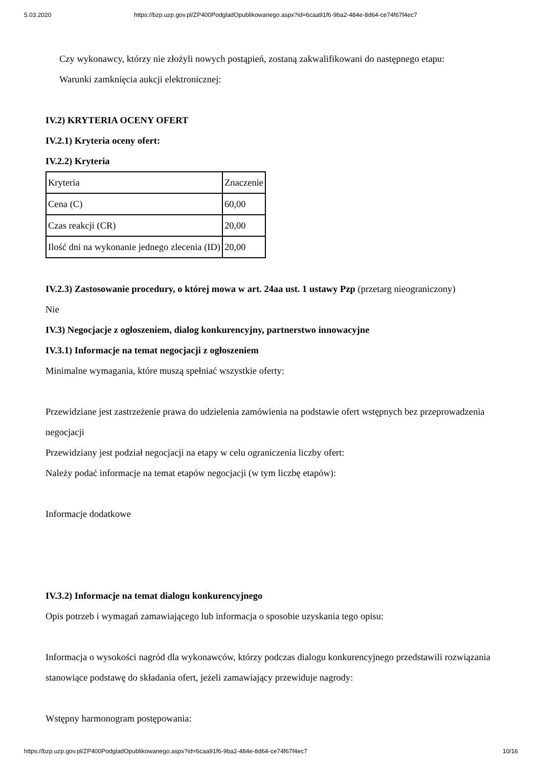5.03.2020 https://bzp.uzp.gov.pl/ZP400PodgladOpublikowanego.aspx?id=6caa91f6-9ba2-484e-8d64-ce74f67f4ec7
Czy wykonawcy, którzy nie złożyli nowych postąpień, zostaną zakwalifikowani do następnego etapu:
Warunki zamknięcia aukcji elektronicznej:
IV.2) KRYTERIA OCENY OFERT
IV.2.1) Kryteria oceny ofert:
IV.2.2) Kryteria
| Kryteria | Znaczenie |
| Cena (C) | 60,00 |
| Czas reakcji (CR) | 20,00 |
| Ilość dni na wykonanie jednego zlecenia (ID) | 20,00 |
IV.2.3) Zastosowanie procedury, o której mowa w art. 24aa ust. 1 ustawy Pzp (przetarg nieograniczony)
Nie
IV.3) Negocjacje z ogłoszeniem, dialog konkurencyjny, partnerstwo innowacyjne
IV.3.1) Informacje na temat negocjacji z ogłoszeniem
Minimalne wymagania, które muszą spełniać wszystkie oferty:
Przewidziane jest zastrzeżenie prawa do udzielenia zamówienia na podstawie ofert wstępnych bez przeprowadzenia negocjacji
Przewidziany jest podział negocjacji na etapy w celu ograniczenia liczby ofert:
Należy podać informacje na temat etapów negocjacji (w tym liczbę etapów):
Informacje dodatkowe
IV.3.2) Informacje na temat dialogu konkurencyjnego
Opis potrzeb i wymagań zamawiającego lub informacja o sposobie uzyskania tego opisu:
Informacja o wysokości nagród dla wykonawców, którzy podczas dialogu konkurencyjnego przedstawili rozwiązania stanowiące podstawę do składania ofert, jeżeli zamawiający przewiduje nagrody:
Wstępny harmonogram postępowania:
https://bzp.uzp.gov.pl/ZP400PodgladOpublikowanego.aspx?id=6caa91f6-9ba2-484e-8d64-ce74f67f4ec7 10/16